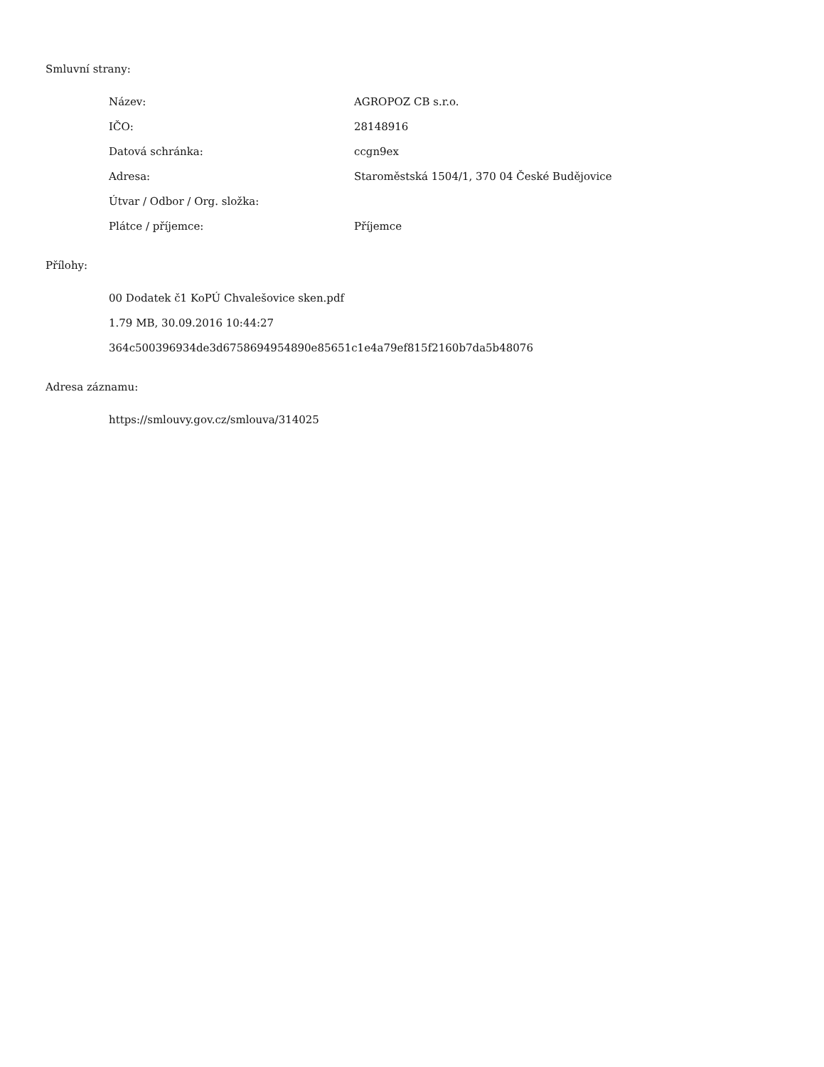Smluvní strany:
| Název: | AGROPOZ CB s.r.o. |
| IČO: | 28148916 |
| Datová schránka: | ccgn9ex |
| Adresa: | Staroměstská 1504/1, 370 04 České Budějovice |
| Útvar / Odbor / Org. složka: | |
| Plátce / příjemce: | Příjemce |
Přílohy:
00 Dodatek č1 KoPÚ Chvalešovice sken.pdf
1.79 MB, 30.09.2016 10:44:27
364c500396934de3d6758694954890e85651c1e4a79ef815f2160b7da5b48076
Adresa záznamu:
https://smlouvy.gov.cz/smlouva/314025